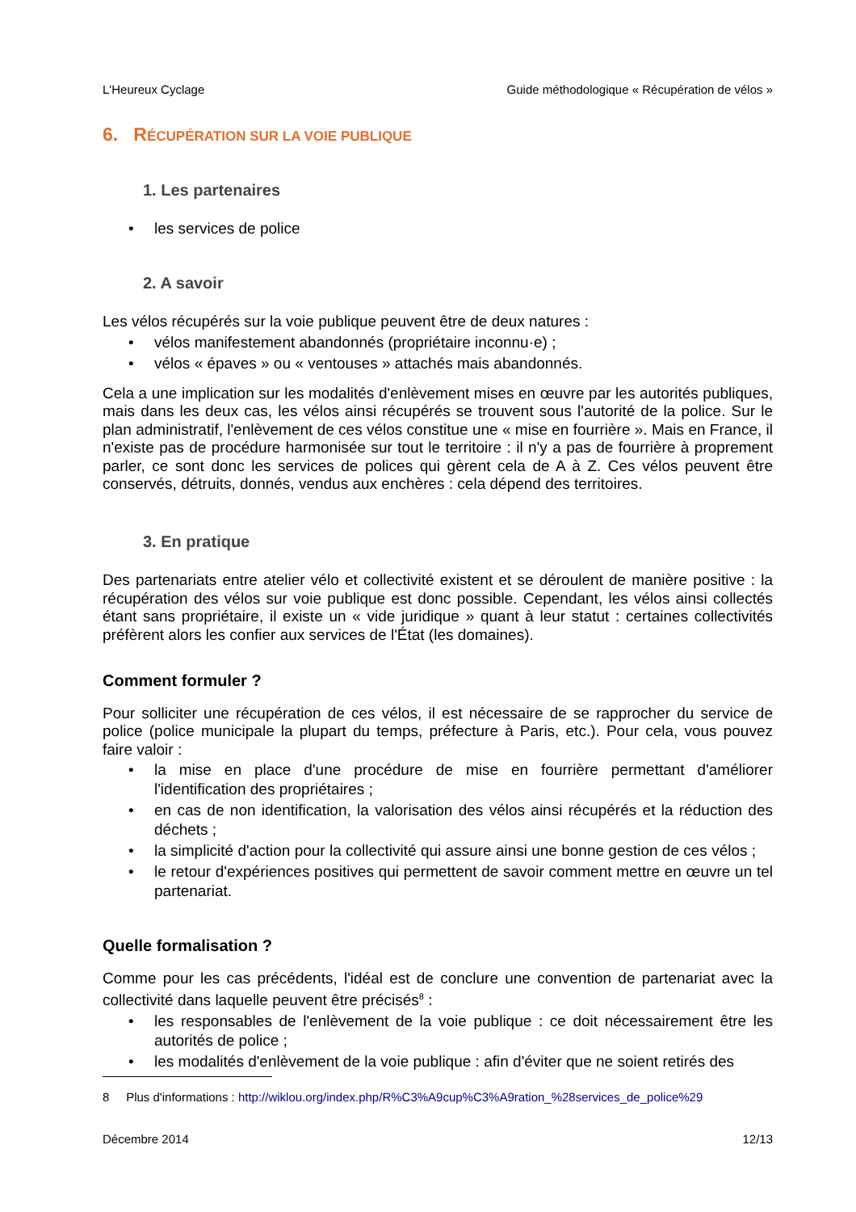L'Heureux Cyclage Guide méthodologique « Récupération de vélos »
6. RÉCUPÉRATION SUR LA VOIE PUBLIQUE
1. Les partenaires
• les services de police
2. A savoir
Les vélos récupérés sur la voie publique peuvent être de deux natures :
• vélos manifestement abandonnés (propriétaire inconnu·e) ;
• vélos « épaves » ou « ventouses » attachés mais abandonnés.
Cela a une implication sur les modalités d'enlèvement mises en œuvre par les autorités publiques, mais dans les deux cas, les vélos ainsi récupérés se trouvent sous l'autorité de la police. Sur le plan administratif, l'enlèvement de ces vélos constitue une « mise en fourrière ». Mais en France, il n'existe pas de procédure harmonisée sur tout le territoire : il n'y a pas de fourrière à proprement parler, ce sont donc les services de polices qui gèrent cela de A à Z. Ces vélos peuvent être conservés, détruits, donnés, vendus aux enchères : cela dépend des territoires.
3. En pratique
Des partenariats entre atelier vélo et collectivité existent et se déroulent de manière positive : la récupération des vélos sur voie publique est donc possible. Cependant, les vélos ainsi collectés étant sans propriétaire, il existe un « vide juridique » quant à leur statut : certaines collectivités préfèrent alors les confier aux services de l'État (les domaines).
Comment formuler ?
Pour solliciter une récupération de ces vélos, il est nécessaire de se rapprocher du service de police (police municipale la plupart du temps, préfecture à Paris, etc.). Pour cela, vous pouvez faire valoir :
• la mise en place d'une procédure de mise en fourrière permettant d'améliorer l'identification des propriétaires ;
• en cas de non identification, la valorisation des vélos ainsi récupérés et la réduction des déchets ;
• la simplicité d'action pour la collectivité qui assure ainsi une bonne gestion de ces vélos ;
• le retour d'expériences positives qui permettent de savoir comment mettre en œuvre un tel partenariat.
Quelle formalisation ?
Comme pour les cas précédents, l'idéal est de conclure une convention de partenariat avec la collectivité dans laquelle peuvent être précisés<sup>8</sup> :
• les responsables de l'enlèvement de la voie publique : ce doit nécessairement être les autorités de police ;
• les modalités d'enlèvement de la voie publique : afin d'éviter que ne soient retirés des
8 Plus d'informations : http://wiklou.org/index.php/R%C3%A9cup%C3%A9ration_%28services_de_police%29
Décembre 2014 12/13